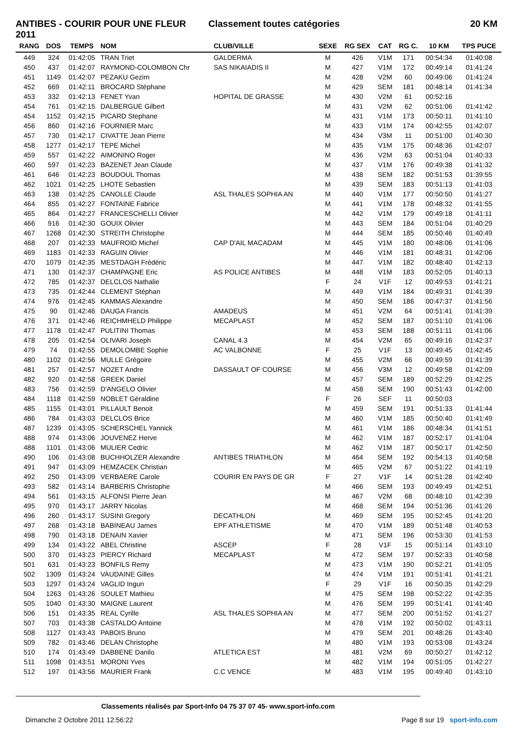ANTIBES - COURIR POUR UNE FLEUR 2011
Classement toutes catégories 20 KM
| RANG | DOS | TEMPS | NOM | CLUB/VILLE | SEXE | RG SEX | CAT | RG C. | 10 KM | TPS PUCE |
| --- | --- | --- | --- | --- | --- | --- | --- | --- | --- | --- |
| 449 | 324 | 01:42:05 | TRAN Triet | GALDERMA | M | 426 | V1M | 171 | 00:54:34 | 01:40:08 |
| 450 | 437 | 01:42:07 | RAYMOND-COLOMBON Chr | SAS NIKAIADIS II | M | 427 | V1M | 172 | 00:49:14 | 01:41:24 |
| 451 | 1149 | 01:42:07 | PEZAKU Gezim | | M | 428 | V2M | 60 | 00:49:06 | 01:41:24 |
| 452 | 669 | 01:42:11 | BROCARD Stéphane | | M | 429 | SEM | 181 | 00:48:14 | 01:41:34 |
| 453 | 332 | 01:42:13 | FENET Yvan | HOPITAL DE GRASSE | M | 430 | V2M | 61 | 00:52:16 | |
| 454 | 761 | 01:42:15 | DALBERGUE Gilbert | | M | 431 | V2M | 62 | 00:51:06 | 01:41:42 |
| 454 | 1152 | 01:42:15 | PICARD Stephane | | M | 431 | V1M | 173 | 00:50:11 | 01:41:10 |
| 456 | 860 | 01:42:16 | FOURNIER Marc | | M | 433 | V1M | 174 | 00:42:55 | 01:42:07 |
| 457 | 730 | 01:42:17 | CIVATTE Jean Pierre | | M | 434 | V3M | 11 | 00:51:00 | 01:40:30 |
| 458 | 1277 | 01:42:17 | TEPE Michel | | M | 435 | V1M | 175 | 00:48:36 | 01:42:07 |
| 459 | 557 | 01:42:22 | AIMONINO Roger | | M | 436 | V2M | 63 | 00:51:04 | 01:40:33 |
| 460 | 597 | 01:42:23 | BAZENET Jean Claude | | M | 437 | V1M | 176 | 00:49:38 | 01:41:32 |
| 461 | 646 | 01:42:23 | BOUDOUL Thomas | | M | 438 | SEM | 182 | 00:51:53 | 01:39:55 |
| 462 | 1021 | 01:42:25 | LHOTE Sebastien | | M | 439 | SEM | 183 | 00:51:13 | 01:41:03 |
| 463 | 138 | 01:42:25 | CANOLLE Claude | ASL THALES SOPHIA AN | M | 440 | V1M | 177 | 00:50:50 | 01:41:27 |
| 464 | 855 | 01:42:27 | FONTAINE Fabrice | | M | 441 | V1M | 178 | 00:48:32 | 01:41:55 |
| 465 | 864 | 01:42:27 | FRANCESCHELLI Olivier | | M | 442 | V1M | 179 | 00:49:18 | 01:41:11 |
| 466 | 916 | 01:42:30 | GOUIX Olivier | | M | 443 | SEM | 184 | 00:51:04 | 01:40:29 |
| 467 | 1268 | 01:42:30 | STREITH Christophe | | M | 444 | SEM | 185 | 00:50:46 | 01:40:49 |
| 468 | 207 | 01:42:33 | MAUFROID Michel | CAP D'AIL MACADAM | M | 445 | V1M | 180 | 00:48:06 | 01:41:06 |
| 469 | 1183 | 01:42:33 | RAGUIN Olivier | | M | 446 | V1M | 181 | 00:48:31 | 01:42:06 |
| 470 | 1079 | 01:42:35 | MESTDAGH Frédéric | | M | 447 | V1M | 182 | 00:48:40 | 01:42:13 |
| 471 | 130 | 01:42:37 | CHAMPAGNE Eric | AS POLICE ANTIBES | M | 448 | V1M | 183 | 00:52:05 | 01:40:13 |
| 472 | 785 | 01:42:37 | DELCLOS Nathalie | | F | 24 | V1F | 12 | 00:49:53 | 01:41:21 |
| 473 | 735 | 01:42:44 | CLEMENT Stéphan | | M | 449 | V1M | 184 | 00:49:31 | 01:41:39 |
| 474 | 976 | 01:42:45 | KAMMAS Alexandre | | M | 450 | SEM | 186 | 00:47:37 | 01:41:56 |
| 475 | 90 | 01:42:46 | DAUGA Francis | AMADEUS | M | 451 | V2M | 64 | 00:51:41 | 01:41:39 |
| 476 | 371 | 01:42:46 | REICHMHELD Philippe | MECAPLAST | M | 452 | SEM | 187 | 00:51:10 | 01:41:06 |
| 477 | 1178 | 01:42:47 | PULITINI Thomas | | M | 453 | SEM | 188 | 00:51:11 | 01:41:06 |
| 478 | 205 | 01:42:54 | OLIVARI Joseph | CANAL 4.3 | M | 454 | V2M | 65 | 00:49:16 | 01:42:37 |
| 479 | 74 | 01:42:55 | DEMOLOMBE Sophie | AC VALBONNE | F | 25 | V1F | 13 | 00:49:45 | 01:42:45 |
| 480 | 1102 | 01:42:56 | MULLE Grégoire | | M | 455 | V2M | 66 | 00:49:59 | 01:41:39 |
| 481 | 257 | 01:42:57 | NOZET Andre | DASSAULT OF COURSE | M | 456 | V3M | 12 | 00:49:58 | 01:42:09 |
| 482 | 920 | 01:42:58 | GREEK Daniel | | M | 457 | SEM | 189 | 00:52:29 | 01:42:25 |
| 483 | 756 | 01:42:59 | D'ANGELO Olivier | | M | 458 | SEM | 190 | 00:51:43 | 01:42:00 |
| 484 | 1118 | 01:42:59 | NOBLET Géraldine | | F | 26 | SEF | 11 | 00:50:03 | |
| 485 | 1155 | 01:43:01 | PILLAULT Benoit | | M | 459 | SEM | 191 | 00:51:33 | 01:41:44 |
| 486 | 784 | 01:43:03 | DELCLOS Brice | | M | 460 | V1M | 185 | 00:50:40 | 01:41:49 |
| 487 | 1239 | 01:43:05 | SCHERSCHEL Yannick | | M | 461 | V1M | 186 | 00:48:34 | 01:41:51 |
| 488 | 974 | 01:43:06 | JOUVENEZ Herve | | M | 462 | V1M | 187 | 00:52:17 | 01:41:04 |
| 488 | 1101 | 01:43:06 | MULIER Cedric | | M | 462 | V1M | 187 | 00:50:17 | 01:42:50 |
| 490 | 106 | 01:43:08 | BUCHHOLZER Alexandre | ANTIBES TRIATHLON | M | 464 | SEM | 192 | 00:54:13 | 01:40:58 |
| 491 | 947 | 01:43:09 | HEMZACEK Christian | | M | 465 | V2M | 67 | 00:51:22 | 01:41:19 |
| 492 | 250 | 01:43:09 | VERBAERE Carole | COURIR EN PAYS DE GR | F | 27 | V1F | 14 | 00:51:28 | 01:42:40 |
| 493 | 582 | 01:43:14 | BARBERIS Christophe | | M | 466 | SEM | 193 | 00:49:49 | 01:42:51 |
| 494 | 561 | 01:43:15 | ALFONSI Pierre Jean | | M | 467 | V2M | 68 | 00:48:10 | 01:42:39 |
| 495 | 970 | 01:43:17 | JARRY Nicolas | | M | 468 | SEM | 194 | 00:51:36 | 01:41:26 |
| 496 | 260 | 01:43:17 | SUSINI Gregory | DECATHLON | M | 469 | SEM | 195 | 00:52:45 | 01:41:20 |
| 497 | 268 | 01:43:18 | BABINEAU James | EPF ATHLETISME | M | 470 | V1M | 189 | 00:51:48 | 01:40:53 |
| 498 | 790 | 01:43:18 | DENAIN Xavier | | M | 471 | SEM | 196 | 00:53:30 | 01:41:53 |
| 499 | 134 | 01:43:22 | ABEL Christine | ASCEP | F | 28 | V1F | 15 | 00:51:14 | 01:43:10 |
| 500 | 370 | 01:43:23 | PIERCY Richard | MECAPLAST | M | 472 | SEM | 197 | 00:52:33 | 01:40:58 |
| 501 | 631 | 01:43:23 | BONFILS Remy | | M | 473 | V1M | 190 | 00:52:21 | 01:41:05 |
| 502 | 1309 | 01:43:24 | VAUDAINE Gilles | | M | 474 | V1M | 191 | 00:51:41 | 01:41:21 |
| 503 | 1297 | 01:43:24 | VAGLID Ingun | | F | 29 | V1F | 16 | 00:50:35 | 01:42:29 |
| 504 | 1263 | 01:43:26 | SOULET Mathieu | | M | 475 | SEM | 198 | 00:52:22 | 01:42:35 |
| 505 | 1040 | 01:43:30 | MAIGNE Laurent | | M | 476 | SEM | 199 | 00:51:41 | 01:41:40 |
| 506 | 151 | 01:43:35 | REAL Cyrille | ASL THALES SOPHIA AN | M | 477 | SEM | 200 | 00:51:52 | 01:41:27 |
| 507 | 703 | 01:43:38 | CASTALDO Antoine | | M | 478 | V1M | 192 | 00:50:02 | 01:43:11 |
| 508 | 1127 | 01:43:43 | PABOIS Bruno | | M | 479 | SEM | 201 | 00:48:26 | 01:43:40 |
| 509 | 782 | 01:43:46 | DELAN Christophe | | M | 480 | V1M | 193 | 00:53:08 | 01:43:24 |
| 510 | 174 | 01:43:49 | DABBENE Danilo | ATLETICA EST | M | 481 | V2M | 69 | 00:50:27 | 01:42:12 |
| 511 | 1098 | 01:43:51 | MORONI Yves | | M | 482 | V1M | 194 | 00:51:05 | 01:42:27 |
| 512 | 197 | 01:43:56 | MAURIER Frank | C.C VENCE | M | 483 | V1M | 195 | 00:49:40 | 01:43:10 |
Classements réalisés par Sport-Info 04 75 37 07 45- www.sport-info.com
Dimanche 2 Octobre 2011 12:56:22
Page 8 sur 19 sport-info.com